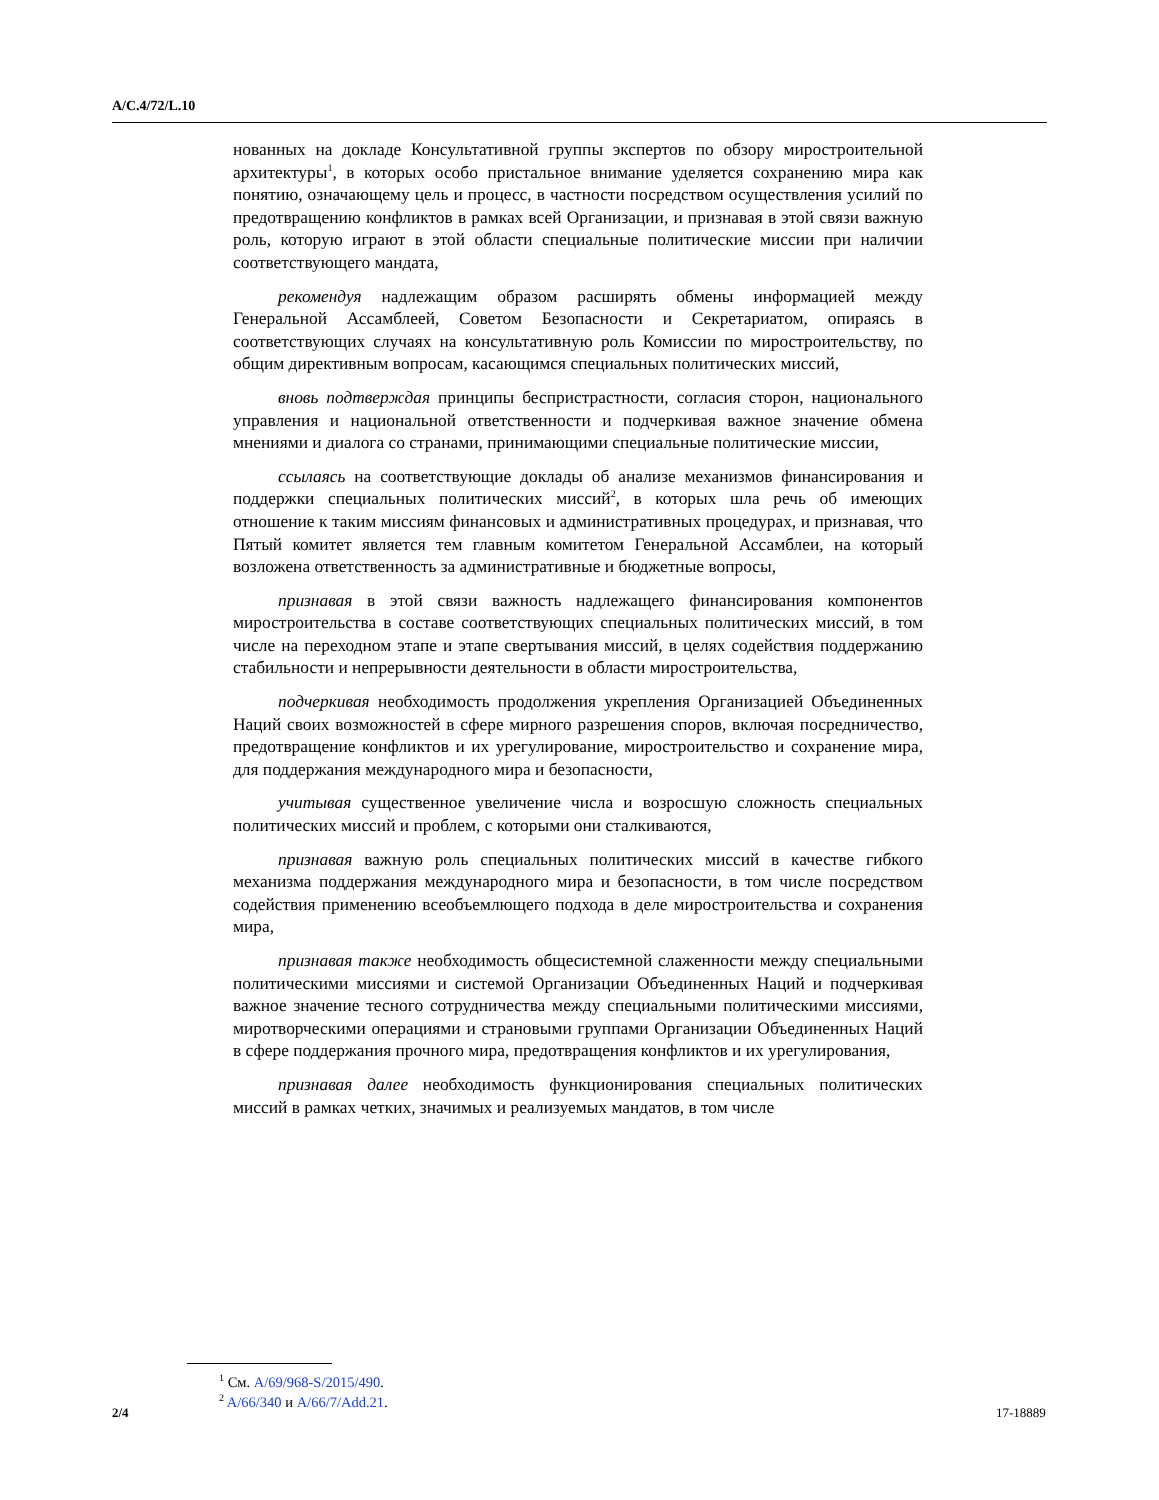A/C.4/72/L.10
нованных на докладе Консультативной группы экспертов по обзору миростроительной архитектуры<sup>1</sup>, в которых особо пристальное внимание уделяется сохранению мира как понятию, означающему цель и процесс, в частности посредством осуществления усилий по предотвращению конфликтов в рамках всей Организации, и признавая в этой связи важную роль, которую играют в этой области специальные политические миссии при наличии соответствующего мандата,
рекомендуя надлежащим образом расширять обмены информацией между Генеральной Ассамблеей, Советом Безопасности и Секретариатом, опираясь в соответствующих случаях на консультативную роль Комиссии по миростроительству, по общим директивным вопросам, касающимся специальных политических миссий,
вновь подтверждая принципы беспристрастности, согласия сторон, национального управления и национальной ответственности и подчеркивая важное значение обмена мнениями и диалога со странами, принимающими специальные политические миссии,
ссылаясь на соответствующие доклады об анализе механизмов финансирования и поддержки специальных политических миссий<sup>2</sup>, в которых шла речь об имеющих отношение к таким миссиям финансовых и административных процедурах, и признавая, что Пятый комитет является тем главным комитетом Генеральной Ассамблеи, на который возложена ответственность за административные и бюджетные вопросы,
признавая в этой связи важность надлежащего финансирования компонентов миростроительства в составе соответствующих специальных политических миссий, в том числе на переходном этапе и этапе свертывания миссий, в целях содействия поддержанию стабильности и непрерывности деятельности в области миростроительства,
подчеркивая необходимость продолжения укрепления Организацией Объединенных Наций своих возможностей в сфере мирного разрешения споров, включая посредничество, предотвращение конфликтов и их урегулирование, миростроительство и сохранение мира, для поддержания международного мира и безопасности,
учитывая существенное увеличение числа и возросшую сложность специальных политических миссий и проблем, с которыми они сталкиваются,
признавая важную роль специальных политических миссий в качестве гибкого механизма поддержания международного мира и безопасности, в том числе посредством содействия применению всеобъемлющего подхода в деле миростроительства и сохранения мира,
признавая также необходимость общесистемной слаженности между специальными политическими миссиями и системой Организации Объединенных Наций и подчеркивая важное значение тесного сотрудничества между специальными политическими миссиями, миротворческими операциями и страновыми группами Организации Объединенных Наций в сфере поддержания прочного мира, предотвращения конфликтов и их урегулирования,
признавая далее необходимость функционирования специальных политических миссий в рамках четких, значимых и реализуемых мандатов, в том числе
<sup>1</sup> См. A/69/968-S/2015/490.
<sup>2</sup> A/66/340 и A/66/7/Add.21.
2/4 17-18889